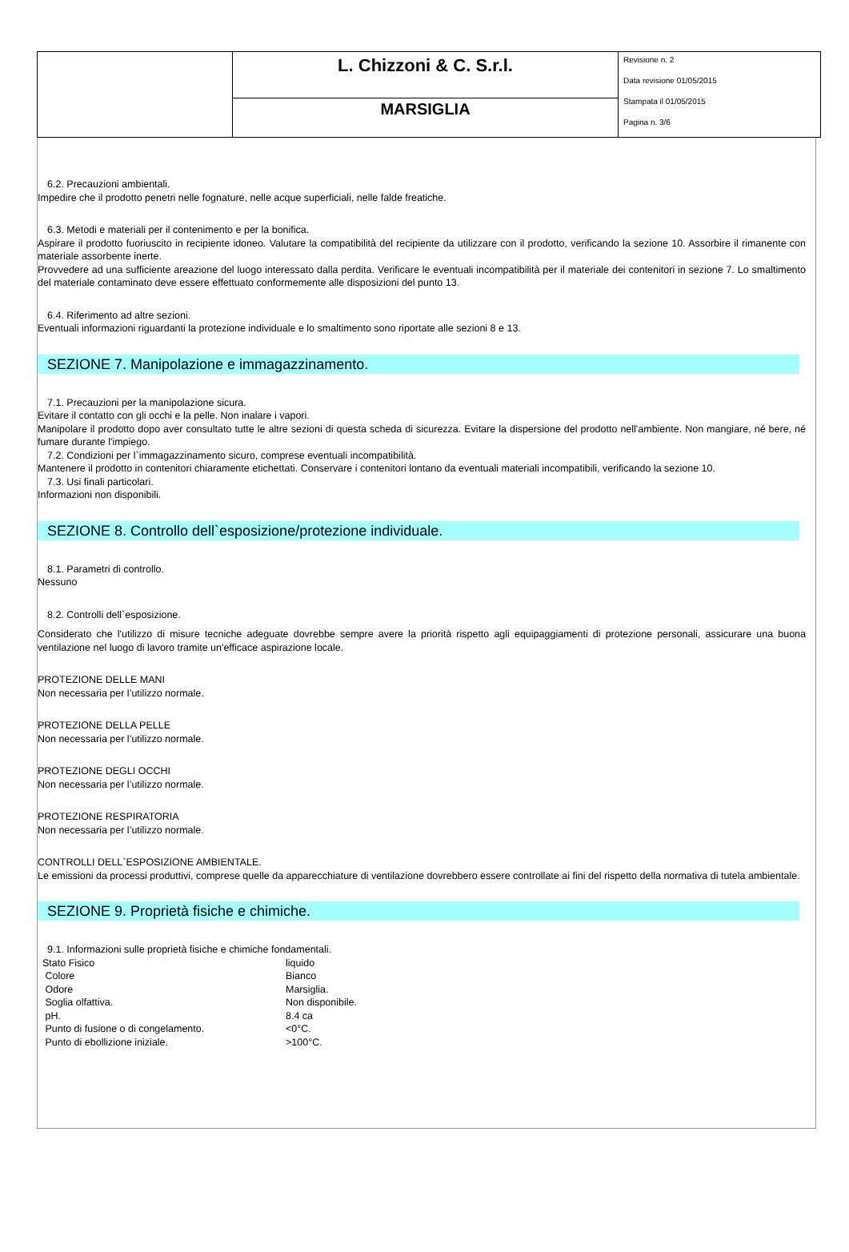| | L. Chizzoni & C. S.r.l. | Revisione n. 2 Data revisione 01/05/2015 Stampata il 01/05/2015 Pagina n. 3/6 |
| | MARSIGLIA | |
6.2. Precauzioni ambientali.
Impedire che il prodotto penetri nelle fognature, nelle acque superficiali, nelle falde freatiche.
6.3. Metodi e materiali per il contenimento e per la bonifica.
Aspirare il prodotto fuoriuscito in recipiente idoneo. Valutare la compatibilità del recipiente da utilizzare con il prodotto, verificando la sezione 10. Assorbire il rimanente con materiale assorbente inerte.
Provvedere ad una sufficiente areazione del luogo interessato dalla perdita. Verificare le eventuali incompatibilità per il materiale dei contenitori in sezione 7. Lo smaltimento del materiale contaminato deve essere effettuato conformemente alle disposizioni del punto 13.
6.4. Riferimento ad altre sezioni.
Eventuali informazioni riguardanti la protezione individuale e lo smaltimento sono riportate alle sezioni 8 e 13.
SEZIONE 7. Manipolazione e immagazzinamento.
7.1. Precauzioni per la manipolazione sicura.
Evitare il contatto con gli occhi e la pelle. Non inalare i vapori.
Manipolare il prodotto dopo aver consultato tutte le altre sezioni di questa scheda di sicurezza. Evitare la dispersione del prodotto nell'ambiente. Non mangiare, né bere, né fumare durante l'impiego.
7.2. Condizioni per l`immagazzinamento sicuro, comprese eventuali incompatibilità.
Mantenere il prodotto in contenitori chiaramente etichettati. Conservare i contenitori lontano da eventuali materiali incompatibili, verificando la sezione 10.
7.3. Usi finali particolari.
Informazioni non disponibili.
SEZIONE 8. Controllo dell`esposizione/protezione individuale.
8.1. Parametri di controllo.
Nessuno
8.2. Controlli dell`esposizione.
Considerato che l'utilizzo di misure tecniche adeguate dovrebbe sempre avere la priorità rispetto agli equipaggiamenti di protezione personali, assicurare una buona ventilazione nel luogo di lavoro tramite un'efficace aspirazione locale.
PROTEZIONE DELLE MANI
Non necessaria per l’utilizzo normale.
PROTEZIONE DELLA PELLE
Non necessaria per l’utilizzo normale.
PROTEZIONE DEGLI OCCHI
Non necessaria per l’utilizzo normale.
PROTEZIONE RESPIRATORIA
Non necessaria per l’utilizzo normale.
CONTROLLI DELL`ESPOSIZIONE AMBIENTALE.
Le emissioni da processi produttivi, comprese quelle da apparecchiature di ventilazione dovrebbero essere controllate ai fini del rispetto della normativa di tutela ambientale.
SEZIONE 9. Proprietà fisiche e chimiche.
9.1. Informazioni sulle proprietà fisiche e chimiche fondamentali.
| Stato Fisico | liquido |
| Colore | Bianco |
| Odore | Marsiglia. |
| Soglia olfattiva. | Non disponibile. |
| pH. | 8.4 ca |
| Punto di fusione o di congelamento. | <0°C. |
| Punto di ebollizione iniziale. | >100°C. |